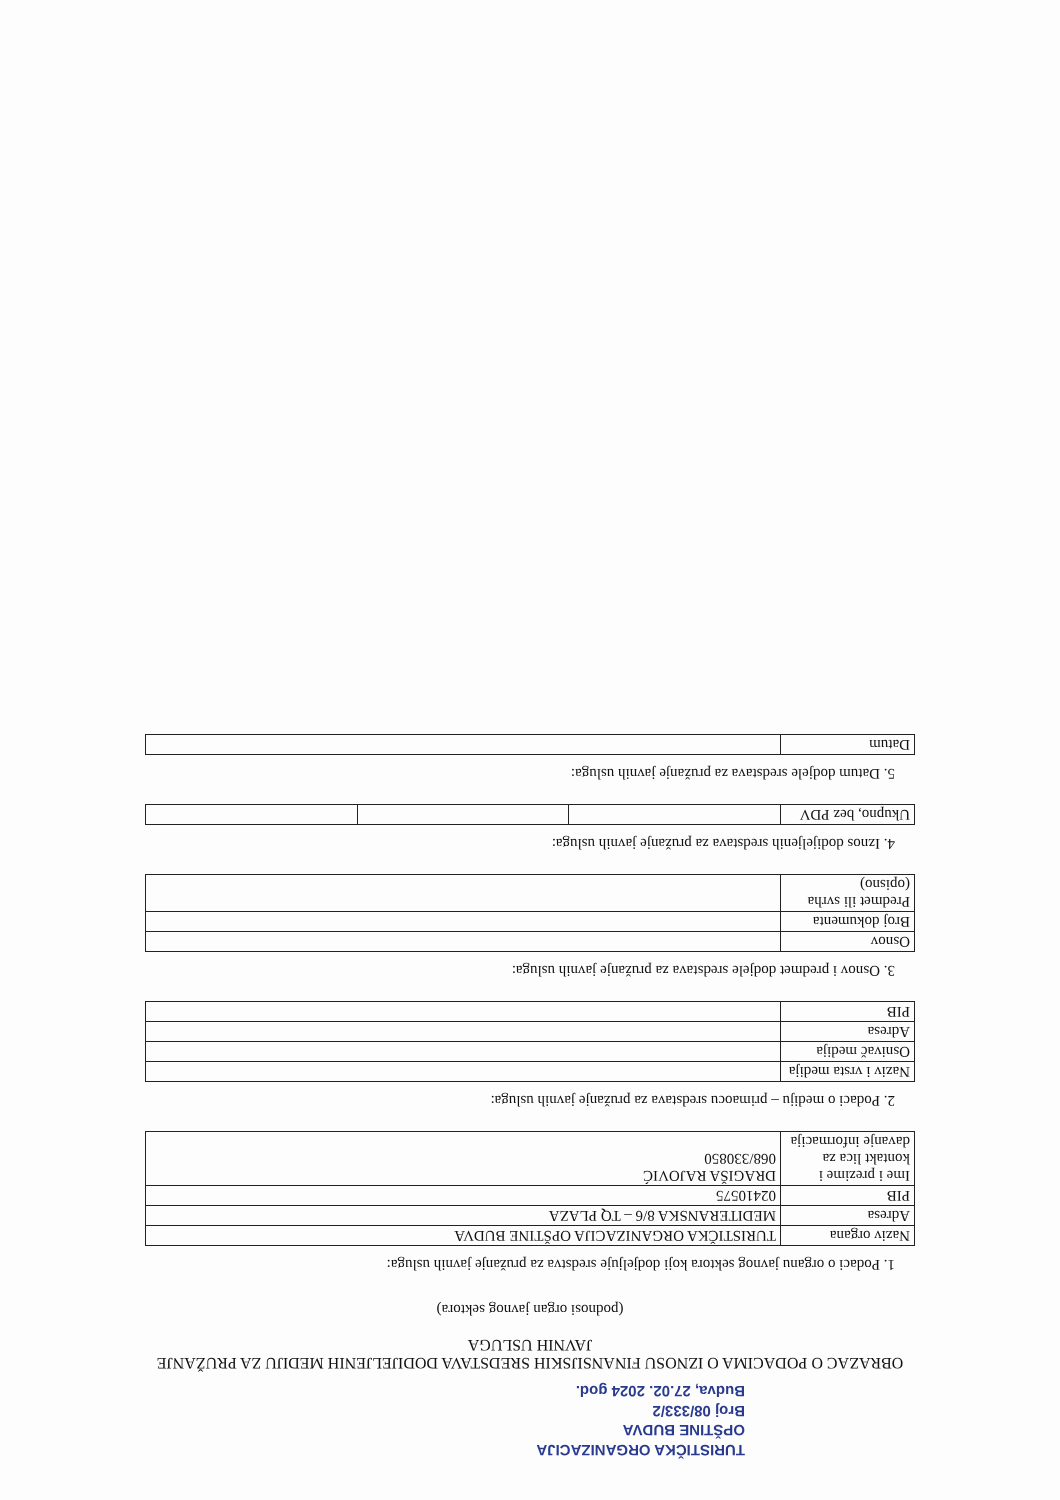TURISTIČKA ORGANIZACIJA
OPŠTINE BUDVA
Broj 08/333/2
Budva, 27.02. 2024 god.
OBRAZAC O PODACIMA O IZNOSU FINANSIJSKIH SREDSTAVA DODIJELJENIH MEDIJU ZA PRUŽANJE JAVNIH USLUGA
(podnosi organ javnog sektora)
1. Podaci o organu javnog sektora koji dodjeljuje sredstva za pružanje javnih usluga:
| Naziv organa | TURISTIČKA ORGANIZACIJA OPŠTINE BUDVA |
| Adresa | MEDITERANSKA 8/6 – TQ PLAZA |
| PIB | 02410575 |
| Ime i prezime i kontakt lica za davanje informacija | DRAGIŠA RAJOVIĆ 068/330850 |
2. Podaci o mediju – primaocu sredstava za pružanje javnih usluga:
| Naziv i vrsta medija | |
| Osnivač medija | |
| Adresa | |
| PIB | |
3. Osnov i predmet dodjele sredstava za pružanje javnih usluga:
| Osnov | |
| Broj dokumenta | |
| Predmet ili svrha (opisno) | |
4. Iznos dodijeljenih sredstava za pružanje javnih usluga:
| Ukupno, bez PDV | | | |
5. Datum dodjele sredstava za pružanje javnih usluga:
| Datum | |